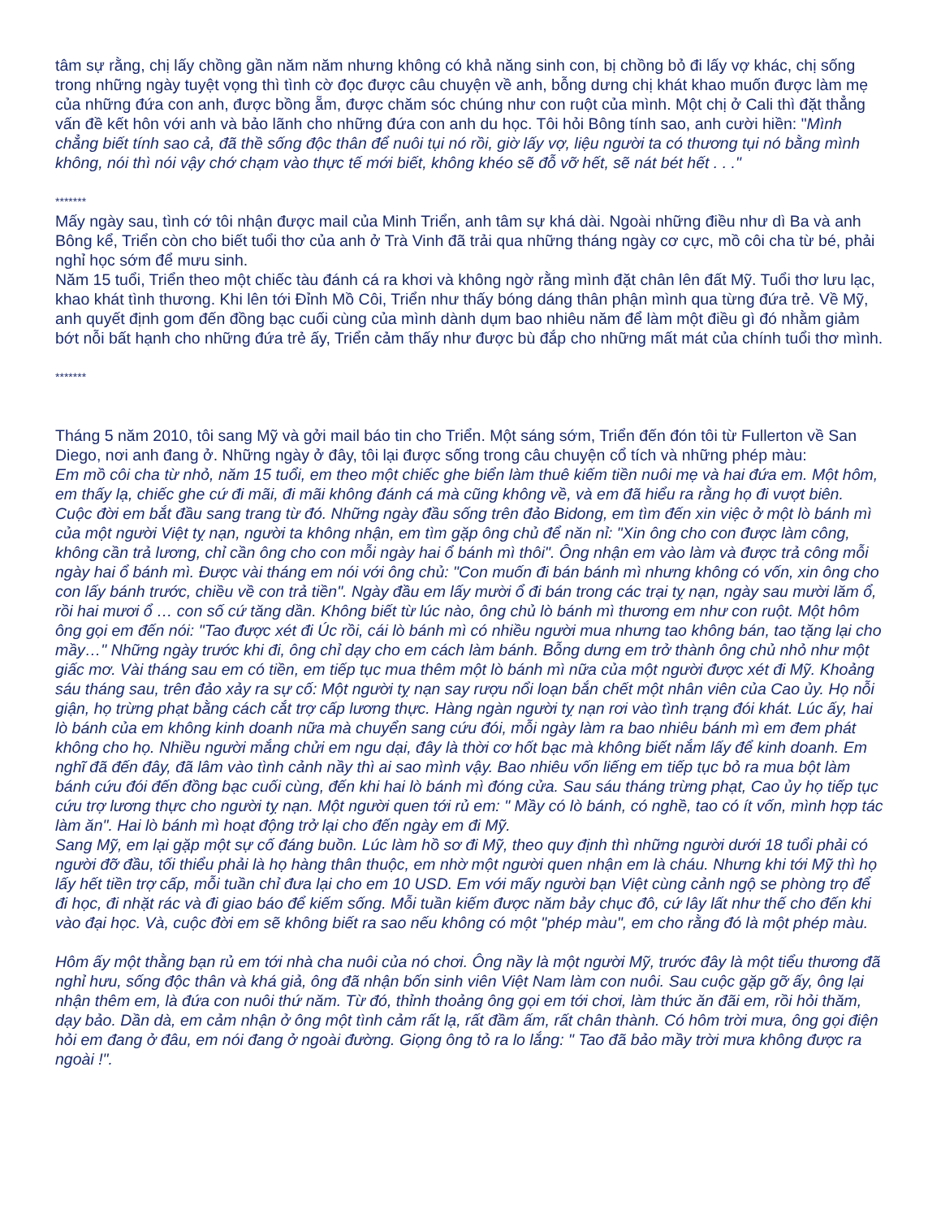tâm sự rằng, chị lấy chồng gần năm năm nhưng không có khả năng sinh con, bị chồng bỏ đi lấy vợ khác, chị sống trong những ngày tuyệt vọng thì tình cờ đọc được câu chuyện về anh, bỗng dưng chị khát khao muốn được làm mẹ của những đứa con anh, được bồng ẵm, được chăm sóc chúng như con ruột của mình. Một chị ở Cali thì đặt thẳng vấn đề kết hôn với anh và bảo lãnh cho những đứa con anh du học. Tôi hỏi Bông tính sao, anh cười hiền: "Mình chẳng biết tính sao cả, đã thề sống độc thân để nuôi tụi nó rồi, giờ lấy vợ, liệu người ta có thương tụi nó bằng mình không, nói thì nói vậy chớ chạm vào thực tế mới biết, không khéo sẽ đỗ vỡ hết, sẽ nát bét hết . . ."
*******
Mấy ngày sau, tình cớ tôi nhận được mail của Minh Triển, anh tâm sự khá dài. Ngoài những điều như dì Ba và anh Bông kể, Triển còn cho biết tuổi thơ của anh ở Trà Vinh đã trải qua những tháng ngày cơ cực, mồ côi cha từ bé, phải nghỉ học sớm để mưu sinh.
Năm 15 tuổi, Triển theo một chiếc tàu đánh cá ra khơi và không ngờ rằng mình đặt chân lên đất Mỹ. Tuổi thơ lưu lạc, khao khát tình thương. Khi lên tới Đỉnh Mồ Côi, Triển như thấy bóng dáng thân phận mình qua từng đứa trẻ. Về Mỹ, anh quyết định gom đến đồng bạc cuối cùng của mình dành dụm bao nhiêu năm để làm một điều gì đó nhằm giảm bớt nỗi bất hạnh cho những đứa trẻ ấy, Triển cảm thấy như được bù đắp cho những mất mát của chính tuổi thơ mình.
*******
Tháng 5 năm 2010, tôi sang Mỹ và gởi mail báo tin cho Triển. Một sáng sớm, Triển đến đón tôi từ Fullerton về San Diego, nơi anh đang ở. Những ngày ở đây, tôi lại được sống trong câu chuyện cổ tích và những phép màu:
Em mồ côi cha từ nhỏ, năm 15 tuổi, em theo một chiếc ghe biển làm thuê kiếm tiền nuôi mẹ và hai đứa em. Một hôm, em thấy lạ, chiếc ghe cứ đi mãi, đi mãi không đánh cá mà cũng không về, và em đã hiểu ra rằng họ đi vượt biên. Cuộc đời em bắt đầu sang trang từ đó. Những ngày đầu sống trên đảo Bidong, em tìm đến xin việc ở một lò bánh mì của một người Việt tỵ nạn, người ta không nhận, em tìm gặp ông chủ để năn nỉ: "Xin ông cho con được làm công, không cần trả lương, chỉ cần ông cho con mỗi ngày hai ổ bánh mì thôi". Ông nhận em vào làm và được trả công mỗi ngày hai ổ bánh mì. Được vài tháng em nói với ông chủ: "Con muốn đi bán bánh mì nhưng không có vốn, xin ông cho con lấy bánh trước, chiều về con trả tiền". Ngày đầu em lấy mười ổ đi bán trong các trại tỵ nạn, ngày sau mười lăm ổ, rồi hai mươi ổ … con số cứ tăng dần. Không biết từ lúc nào, ông chủ lò bánh mì thương em như con ruột. Một hôm ông gọi em đến nói: "Tao được xét đi Úc rồi, cái lò bánh mì có nhiều người mua nhưng tao không bán, tao tặng lại cho mầy…" Những ngày trước khi đi, ông chỉ dạy cho em cách làm bánh. Bỗng dưng em trở thành ông chủ nhỏ như một giấc mơ. Vài tháng sau em có tiền, em tiếp tục mua thêm một lò bánh mì nữa của một người được xét đi Mỹ. Khoảng sáu tháng sau, trên đảo xảy ra sự cố: Một người tỵ nạn say rượu nổi loạn bắn chết một nhân viên của Cao ủy. Họ nỗi giận, họ trừng phạt bằng cách cắt trợ cấp lương thực. Hàng ngàn người tỵ nạn rơi vào tình trạng đói khát. Lúc ấy, hai lò bánh của em không kinh doanh nữa mà chuyển sang cứu đói, mỗi ngày làm ra bao nhiêu bánh mì em đem phát không cho họ. Nhiều người mắng chửi em ngu dại, đây là thời cơ hốt bạc mà không biết nắm lấy để kinh doanh. Em nghĩ đã đến đây, đã lâm vào tình cảnh nầy thì ai sao mình vậy. Bao nhiêu vốn liếng em tiếp tục bỏ ra mua bột làm bánh cứu đói đến đồng bạc cuối cùng, đến khi hai lò bánh mì đóng cửa. Sau sáu tháng trừng phạt, Cao ủy họ tiếp tục cứu trợ lương thực cho người tỵ nạn. Một người quen tới rủ em: " Mầy có lò bánh, có nghề, tao có ít vốn, mình hợp tác làm ăn". Hai lò bánh mì hoạt động trở lại cho đến ngày em đi Mỹ.
Sang Mỹ, em lại gặp một sự cố đáng buồn. Lúc làm hồ sơ đi Mỹ, theo quy định thì những người dưới 18 tuổi phải có người đỡ đầu, tối thiểu phải là họ hàng thân thuộc, em nhờ một người quen nhận em là cháu. Nhưng khi tới Mỹ thì họ lấy hết tiền trợ cấp, mỗi tuần chỉ đưa lại cho em 10 USD. Em với mấy người bạn Việt cùng cảnh ngộ se phòng trọ để đi học, đi nhặt rác và đi giao báo để kiếm sống. Mỗi tuần kiếm được năm bảy chục đô, cứ lây lất như thế cho đến khi vào đại học. Và, cuộc đời em sẽ không biết ra sao nếu không có một "phép màu", em cho rằng đó là một phép màu.
Hôm ấy một thằng bạn rủ em tới nhà cha nuôi của nó chơi. Ông nầy là một người Mỹ, trước đây là một tiểu thương đã nghỉ hưu, sống độc thân và khá giả, ông đã nhận bốn sinh viên Việt Nam làm con nuôi. Sau cuộc gặp gỡ ấy, ông lại nhận thêm em, là đứa con nuôi thứ năm. Từ đó, thỉnh thoảng ông gọi em tới chơi, làm thức ăn đãi em, rồi hỏi thăm, dạy bảo. Dần dà, em cảm nhận ở ông một tình cảm rất lạ, rất đầm ấm, rất chân thành. Có hôm trời mưa, ông gọi điện hỏi em đang ở đâu, em nói đang ở ngoài đường. Giọng ông tỏ ra lo lắng: " Tao đã bảo mầy trời mưa không được ra ngoài !".